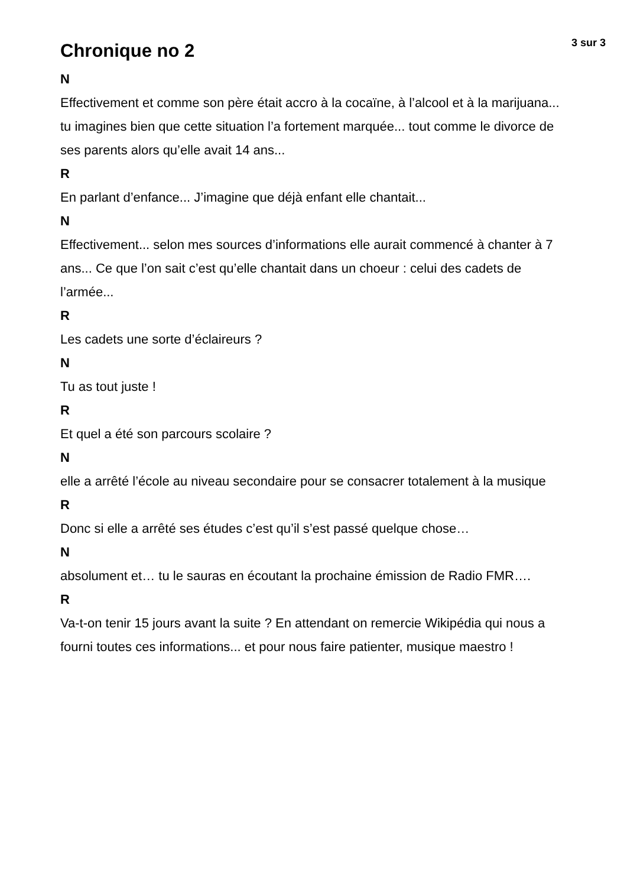Chronique no 2
3 sur 3
N
Effectivement et comme son père était accro à la cocaïne, à l’alcool et à la marijuana... tu imagines bien que cette situation l’a fortement marquée... tout comme le divorce de ses parents alors qu’elle avait 14 ans...
R
En parlant d’enfance... J’imagine que déjà enfant elle chantait...
N
Effectivement... selon mes sources d’informations elle aurait commencé à chanter à 7 ans... Ce que l’on sait c’est qu’elle chantait dans un choeur : celui des cadets de l’armée...
R
Les cadets une sorte d’éclaireurs ?
N
Tu as tout juste !
R
Et quel a été son parcours scolaire ?
N
elle a arrêté l’école au niveau secondaire pour se consacrer totalement à la musique
R
Donc si elle a arrêté ses études c’est qu’il s’est passé quelque chose…
N
absolument et… tu le sauras en écoutant la prochaine émission de Radio FMR….
R
Va-t-on tenir 15 jours avant la suite ? En attendant on remercie Wikipédia qui nous a fourni toutes ces informations... et pour nous faire patienter, musique maestro !